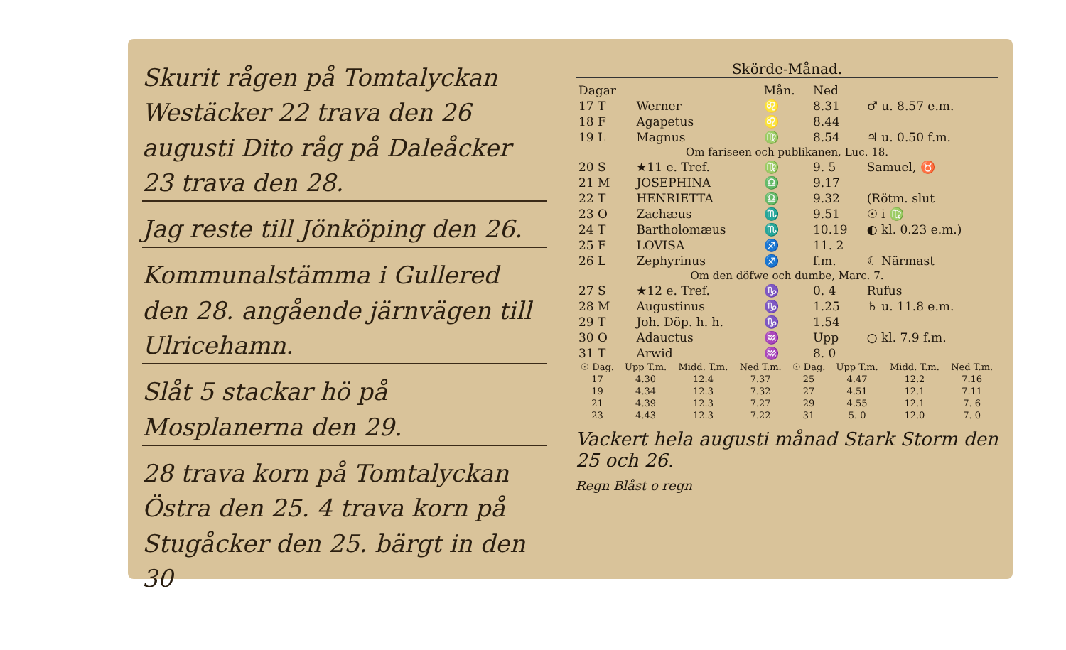Skurit rågen på Tomtalyckan Westäcker 22 trava den 26 augusti Dito råg på Daleåcker 23 trava den 28.
Jag reste till Jönköping den 26.
Kommunalstämma i Gullered den 28. angående järnvägen till Ulricehamn.
Slåt 5 stackar hö på Mosplanerna den 29.
28 trava korn på Tomtalyckan Östra den 25. 4 trava korn på Stugåcker den 25. bärgt in den 30
Skörde-Månad.
| Dagar | | Mån. | Ned | |
| --- | --- | --- | --- | --- |
| 17 T | Werner | ♌ | 8.31 | ♂ u. 8.57 e.m. |
| 18 F | Agapetus | ♌ | 8.44 | |
| 19 L | Magnus | ♍ | 8.54 | ♃ u. 0.50 f.m. |
| Om fariseen och publikanen, Luc. 18. | | | | |
| 20 S | ★11 e. Tref. | ♍ | 9. 5 | Samuel, ♉ |
| 21 M | JOSEPHINA | ♎ | 9.17 | |
| 22 T | HENRIETTA | ♎ | 9.32 | (Rötm. slut |
| 23 O | Zachæus | ♏ | 9.51 | ☉ i ♍ |
| 24 T | Bartholomæus | ♏ | 10.19 | ◐ kl. 0.23 e.m.) |
| 25 F | LOVISA | ♐ | 11. 2 | |
| 26 L | Zephyrinus | ♐ | f.m. | ☾ Närmast |
| Om den döfwe och dumbe, Marc. 7. | | | | |
| 27 S | ★12 e. Tref. | ♑ | 0. 4 | Rufus |
| 28 M | Augustinus | ♑ | 1.25 | ♄ u. 11.8 e.m. |
| 29 T | Joh. Döp. h. h. | ♑ | 1.54 | |
| 30 O | Adauctus | ♒ | Upp | ○ kl. 7.9 f.m. |
| 31 T | Arwid | ♒ | 8. 0 | |
| ☉ Dag. | Upp T.m. | Midd. T.m. | Ned T.m. | ☉ Dag. | Upp T.m. | Midd. T.m. | Ned T.m. |
| --- | --- | --- | --- | --- | --- | --- | --- |
| 17 | 4.30 | 12.4 | 7.37 | 25 | 4.47 | 12.2 | 7.16 |
| 19 | 4.34 | 12.3 | 7.32 | 27 | 4.51 | 12.1 | 7.11 |
| 21 | 4.39 | 12.3 | 7.27 | 29 | 4.55 | 12.1 | 7. 6 |
| 23 | 4.43 | 12.3 | 7.22 | 31 | 5. 0 | 12.0 | 7. 0 |
Vackert hela augusti månad Stark Storm den 25 och 26.
Regn Blåst o regn